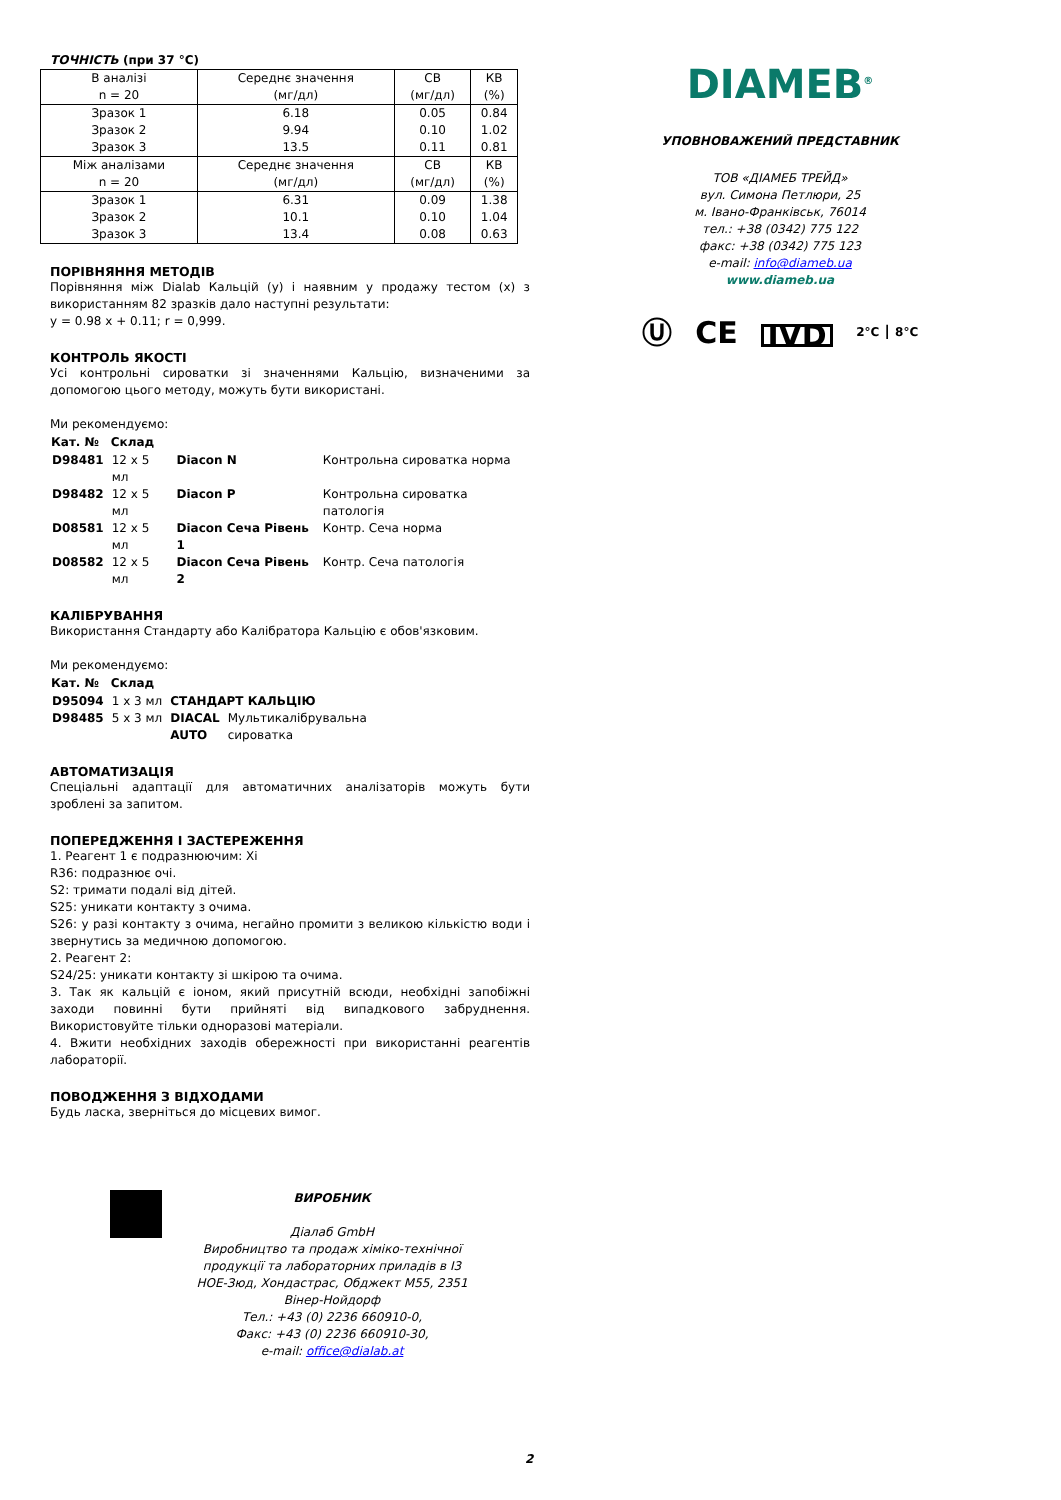ТОЧНІСТЬ (при 37 °C)
| В аналізі n = 20 | Середнє значення (мг/дл) | СВ (мг/дл) | КВ (%) |
| Зразок 1 | 6.18 | 0.05 | 0.84 |
| Зразок 2 | 9.94 | 0.10 | 1.02 |
| Зразок 3 | 13.5 | 0.11 | 0.81 |
| Між аналізами n = 20 | Середнє значення (мг/дл) | СВ (мг/дл) | КВ (%) |
| Зразок 1 | 6.31 | 0.09 | 1.38 |
| Зразок 2 | 10.1 | 0.10 | 1.04 |
| Зразок 3 | 13.4 | 0.08 | 0.63 |
ПОРІВНЯННЯ МЕТОДІВ
Порівняння між Dialab Кальцій (y) і наявним у продажу тестом (x) з використанням 82 зразків дало наступні результати:
y = 0.98 x + 0.11; r = 0,999.
КОНТРОЛЬ ЯКОСТІ
Усі контрольні сироватки зі значеннями Кальцію, визначеними за допомогою цього методу, можуть бути використані.
Ми рекомендуємо:
| Кат. № | Склад | | |
| D98481 | 12 x 5 мл | Diacon N | Контрольна сироватка норма |
| D98482 | 12 x 5 мл | Diacon P | Контрольна сироватка патологія |
| D08581 | 12 x 5 мл | Diacon Сеча Рівень 1 | Контр. Сеча норма |
| D08582 | 12 x 5 мл | Diacon Сеча Рівень 2 | Контр. Сеча патологія |
КАЛІБРУВАННЯ
Використання Стандарту або Калібратора Кальцію є обов'язковим.
Ми рекомендуємо:
| Кат. № | Склад | | |
| D95094 | 1 x 3 мл | СТАНДАРТ КАЛЬЦІЮ | |
| D98485 | 5 x 3 мл | DIACAL AUTO | Мультикалібрувальна сироватка |
АВТОМАТИЗАЦІЯ
Спеціальні адаптації для автоматичних аналізаторів можуть бути зроблені за запитом.
ПОПЕРЕДЖЕННЯ І ЗАСТЕРЕЖЕННЯ
1. Реагент 1 є подразнюючим: Xi
R36: подразнює очі.
S2: тримати подалі від дітей.
S25: уникати контакту з очима.
S26: у разі контакту з очима, негайно промити з великою кількістю води і звернутись за медичною допомогою.
2. Реагент 2:
S24/25: уникати контакту зі шкірою та очима.
3. Так як кальцій є іоном, який присутній всюди, необхідні запобіжні заходи повинні бути прийняті від випадкового забруднення. Використовуйте тільки одноразові матеріали.
4. Вжити необхідних заходів обережності при використанні реагентів лабораторії.
ПОВОДЖЕННЯ З ВІДХОДАМИ
Будь ласка, зверніться до місцевих вимог.
DIAMEB<sup>®</sup>
УПОВНОВАЖЕНИЙ ПРЕДСТАВНИК
ТОВ «ДІАМЕБ ТРЕЙД»
вул. Симона Петлюри, 25
м. Івано-Франківськ, 76014
тел.: +38 (0342) 775 122
факс: +38 (0342) 775 123
e-mail: info@diameb.ua
www.diameb.ua
Ⓤ CE IVD 2°C ⎮ 8°C
ВИРОБНИК
Діалаб GmbH
Виробництво та продаж хіміко-технічної продукції та лабораторних приладів в І3 НОЕ-Зюд, Хондастрас, Обджект М55, 2351 Вінер-Нойдорф
Тел.: +43 (0) 2236 660910-0,
Факс: +43 (0) 2236 660910-30,
e-mail: office@dialab.at
2